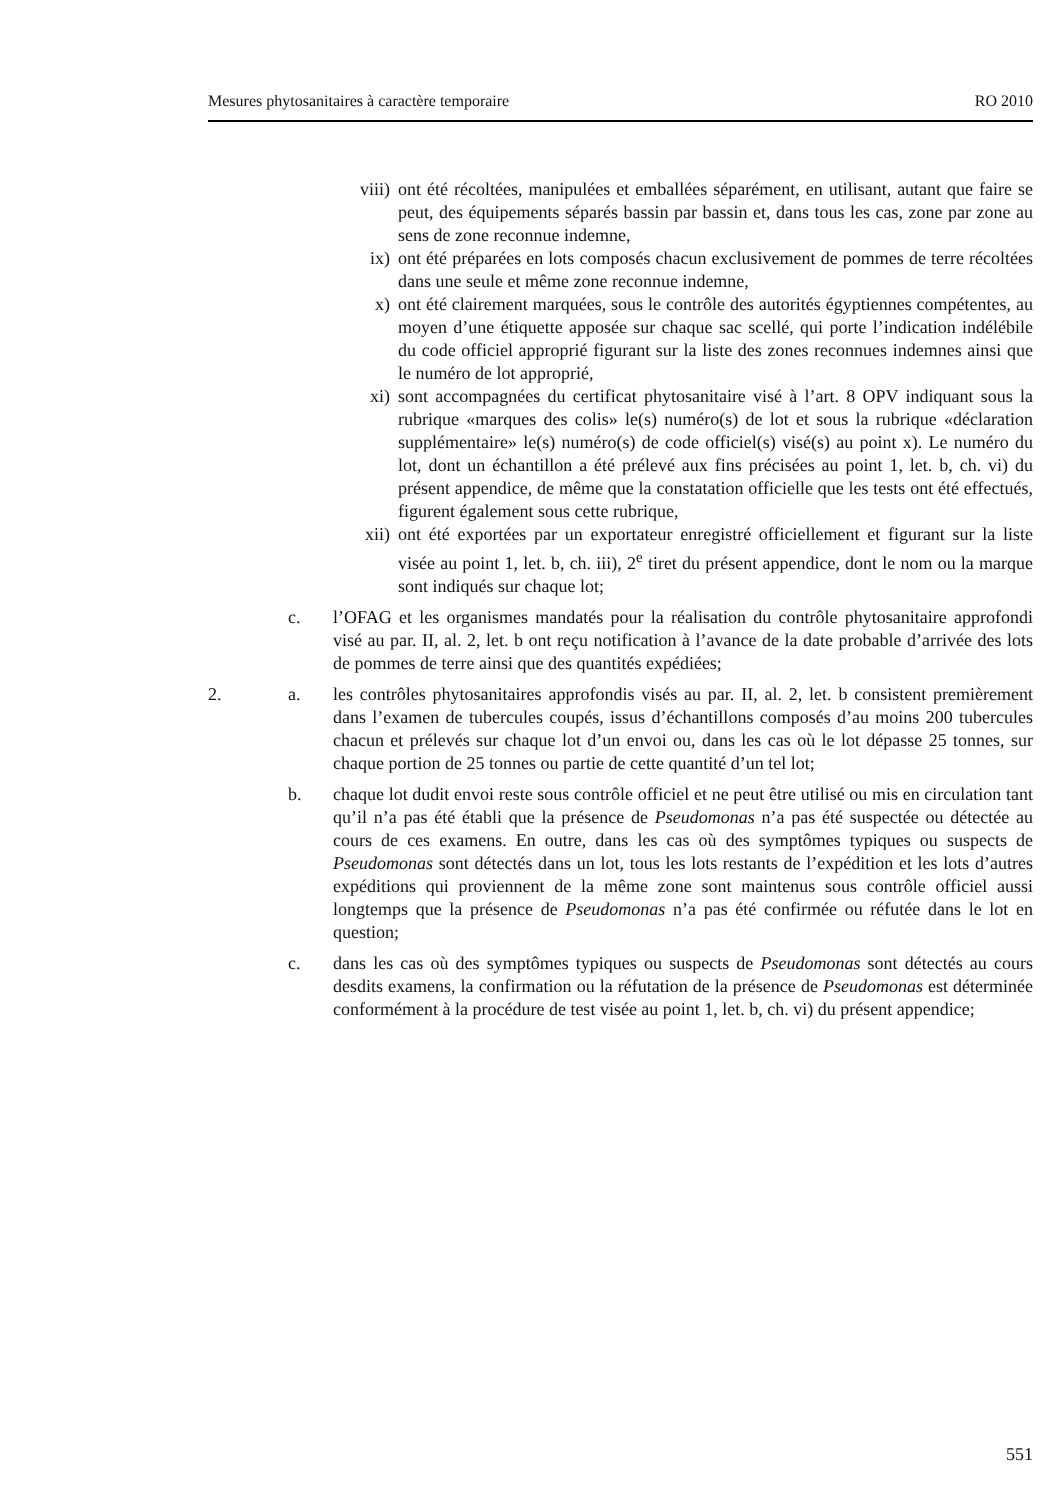Mesures phytosanitaires à caractère temporaire RO 2010
viii) ont été récoltées, manipulées et emballées séparément, en utilisant, autant que faire se peut, des équipements séparés bassin par bassin et, dans tous les cas, zone par zone au sens de zone reconnue indemne,
ix) ont été préparées en lots composés chacun exclusivement de pommes de terre récoltées dans une seule et même zone reconnue indemne,
x) ont été clairement marquées, sous le contrôle des autorités égyptiennes compétentes, au moyen d’une étiquette apposée sur chaque sac scellé, qui porte l’indication indélébile du code officiel approprié figurant sur la liste des zones reconnues indemnes ainsi que le numéro de lot approprié,
xi) sont accompagnées du certificat phytosanitaire visé à l’art. 8 OPV indiquant sous la rubrique «marques des colis» le(s) numéro(s) de lot et sous la rubrique «déclaration supplémentaire» le(s) numéro(s) de code officiel(s) visé(s) au point x). Le numéro du lot, dont un échantillon a été prélevé aux fins précisées au point 1, let. b, ch. vi) du présent appendice, de même que la constatation officielle que les tests ont été effectués, figurent également sous cette rubrique,
xii) ont été exportées par un exportateur enregistré officiellement et figurant sur la liste visée au point 1, let. b, ch. iii), 2<sup>e</sup> tiret du présent appendice, dont le nom ou la marque sont indiqués sur chaque lot;
c. l’OFAG et les organismes mandatés pour la réalisation du contrôle phytosanitaire approfondi visé au par. II, al. 2, let. b ont reçu notification à l’avance de la date probable d’arrivée des lots de pommes de terre ainsi que des quantités expédiées;
2. a. les contrôles phytosanitaires approfondis visés au par. II, al. 2, let. b consistent premièrement dans l’examen de tubercules coupés, issus d’échantillons composés d’au moins 200 tubercules chacun et prélevés sur chaque lot d’un envoi ou, dans les cas où le lot dépasse 25 tonnes, sur chaque portion de 25 tonnes ou partie de cette quantité d’un tel lot;
b. chaque lot dudit envoi reste sous contrôle officiel et ne peut être utilisé ou mis en circulation tant qu’il n’a pas été établi que la présence de Pseudomonas n’a pas été suspectée ou détectée au cours de ces examens. En outre, dans les cas où des symptômes typiques ou suspects de Pseudomonas sont détectés dans un lot, tous les lots restants de l’expédition et les lots d’autres expéditions qui proviennent de la même zone sont maintenus sous contrôle officiel aussi longtemps que la présence de Pseudomonas n’a pas été confirmée ou réfutée dans le lot en question;
c. dans les cas où des symptômes typiques ou suspects de Pseudomonas sont détectés au cours desdits examens, la confirmation ou la réfutation de la présence de Pseudomonas est déterminée conformément à la procédure de test visée au point 1, let. b, ch. vi) du présent appendice;
551